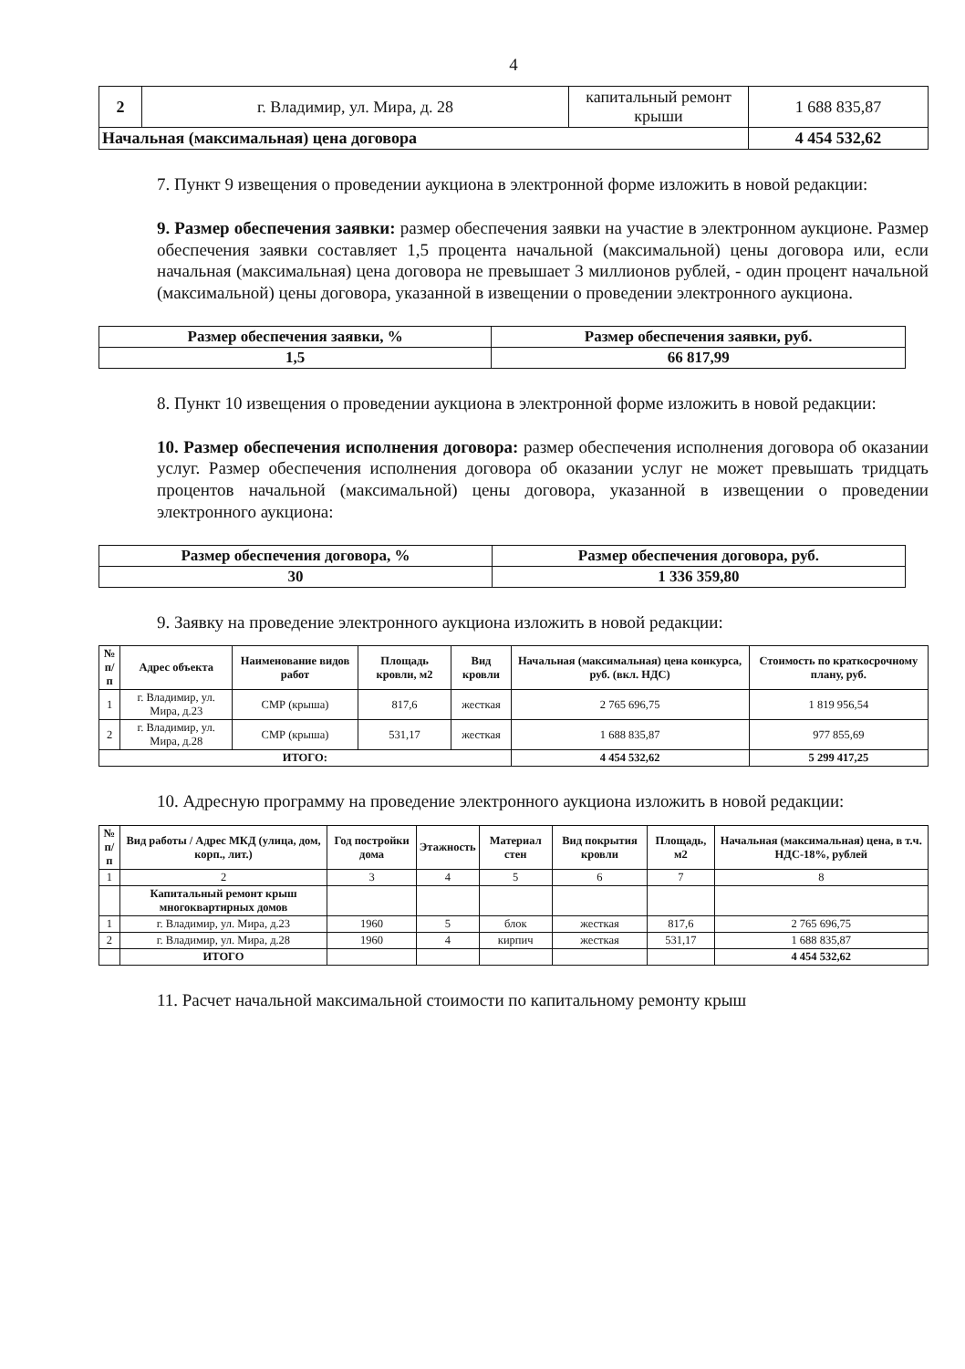4
| 2 | г. Владимир, ул. Мира, д. 28 | капитальный ремонт крыши | 1 688 835,87 |
| Начальная (максимальная) цена договора | | | 4 454 532,62 |
7. Пункт 9 извещения о проведении аукциона в электронной форме изложить в новой редакции:
9. Размер обеспечения заявки: размер обеспечения заявки на участие в электронном аукционе. Размер обеспечения заявки составляет 1,5 процента начальной (максимальной) цены договора или, если начальная (максимальная) цена договора не превышает 3 миллионов рублей, - один процент начальной (максимальной) цены договора, указанной в извещении о проведении электронного аукциона.
| Размер обеспечения заявки, % | Размер обеспечения заявки, руб. |
| 1,5 | 66 817,99 |
8. Пункт 10 извещения о проведении аукциона в электронной форме изложить в новой редакции:
10. Размер обеспечения исполнения договора: размер обеспечения исполнения договора об оказании услуг. Размер обеспечения исполнения договора об оказании услуг не может превышать тридцать процентов начальной (максимальной) цены договора, указанной в извещении о проведении электронного аукциона:
| Размер обеспечения договора, % | Размер обеспечения договора, руб. |
| 30 | 1 336 359,80 |
9. Заявку на проведение электронного аукциона изложить в новой редакции:
| № п/п | Адрес объекта | Наименование видов работ | Площадь кровли, м2 | Вид кровли | Начальная (максимальная) цена конкурса, руб. (вкл. НДС) | Стоимость по краткосрочному плану, руб. |
| --- | --- | --- | --- | --- | --- | --- |
| 1 | г. Владимир, ул. Мира, д.23 | СМР (крыша) | 817,6 | жесткая | 2 765 696,75 | 1 819 956,54 |
| 2 | г. Владимир, ул. Мира, д.28 | СМР (крыша) | 531,17 | жесткая | 1 688 835,87 | 977 855,69 |
| ИТОГО: | | | | | 4 454 532,62 | 5 299 417,25 |
10. Адресную программу на проведение электронного аукциона изложить в новой редакции:
| № п/п | Вид работы / Адрес МКД (улица, дом, корп., лит.) | Год постройки дома | Этажность | Материал стен | Вид покрытия кровли | Площадь, м2 | Начальная (максимальная) цена, в т.ч. НДС-18%, рублей |
| --- | --- | --- | --- | --- | --- | --- | --- |
| 1 | 2 | 3 | 4 | 5 | 6 | 7 | 8 |
| | Капитальный ремонт крыш многоквартирных домов | | | | | | |
| 1 | г. Владимир, ул. Мира, д.23 | 1960 | 5 | блок | жесткая | 817,6 | 2 765 696,75 |
| 2 | г. Владимир, ул. Мира, д.28 | 1960 | 4 | кирпич | жесткая | 531,17 | 1 688 835,87 |
| | ИТОГО | | | | | | 4 454 532,62 |
11. Расчет начальной максимальной стоимости по капитальному ремонту крыш